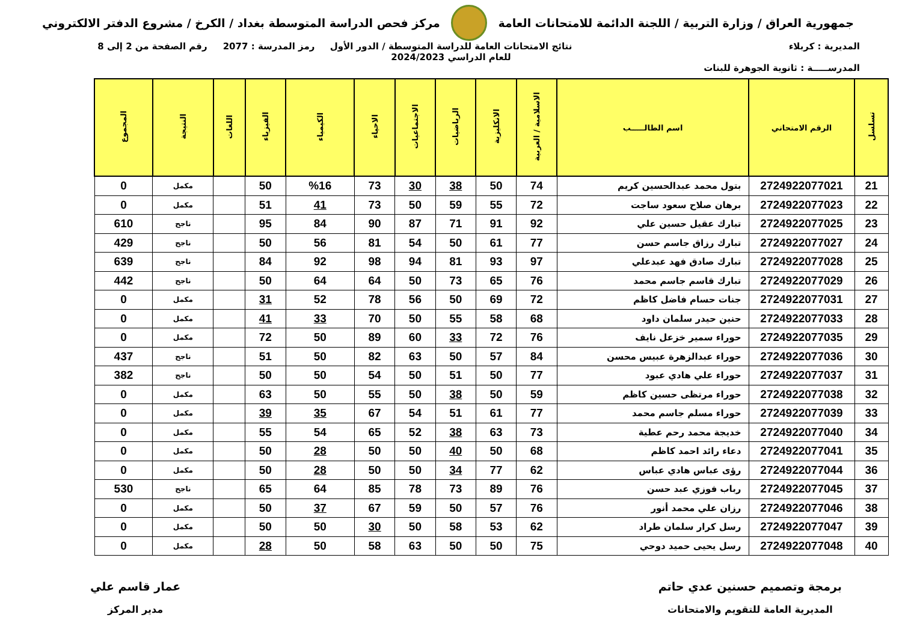جمهورية العراق / وزارة التربية / اللجنة الدائمة للامتحانات العامة
مركز فحص الدراسة المتوسطة بغداد / الكرخ / مشروع الدفتر الالكتروني
المديرية : كربلاء
المدرســـــة : ثانوية الجوهرة للبنات
نتائج الامتحانات العامة للدراسة المتوسطة / الدور الأول
للعام الدراسي 2024/2023
رمز المدرسة : 2077 رقم الصفحة من 2 إلى 8
| تسلسل | الرقم الامتحاني | اسم الطالـــــب | الاسلامية / العربية | الانكليزية | الرياضيات | الاجتماعيات | الاحياء | الكيمياء | الفيزياء | اللغات | النتيجة | المجموع |
| --- | --- | --- | --- | --- | --- | --- | --- | --- | --- | --- | --- | --- |
| 21 | 2724922077021 | بتول محمد عبدالحسين كريم | 74 | 50 | 38 | 30 | 73 | %16 | 50 | | مكمل | 0 |
| 22 | 2724922077023 | برهان صلاح سعود ساجت | 72 | 55 | 59 | 50 | 73 | 41 | 51 | | مكمل | 0 |
| 23 | 2724922077025 | تبارك عقيل حسين علي | 92 | 91 | 71 | 87 | 90 | 84 | 95 | | ناجح | 610 |
| 24 | 2724922077027 | تبارك رزاق جاسم حسن | 77 | 61 | 50 | 54 | 81 | 56 | 50 | | ناجح | 429 |
| 25 | 2724922077028 | تبارك صادق فهد عبدعلي | 97 | 93 | 81 | 94 | 98 | 92 | 84 | | ناجح | 639 |
| 26 | 2724922077029 | تبارك قاسم جاسم محمد | 76 | 65 | 73 | 50 | 64 | 64 | 50 | | ناجح | 442 |
| 27 | 2724922077031 | جنات حسام فاضل كاظم | 72 | 69 | 50 | 56 | 78 | 52 | 31 | | مكمل | 0 |
| 28 | 2724922077033 | حنين حيدر سلمان داود | 68 | 58 | 55 | 50 | 70 | 33 | 41 | | مكمل | 0 |
| 29 | 2724922077035 | حوراء سمير خزعل نايف | 76 | 72 | 33 | 60 | 89 | 50 | 72 | | مكمل | 0 |
| 30 | 2724922077036 | حوراء عبدالزهرة عبيس محسن | 84 | 57 | 50 | 63 | 82 | 50 | 51 | | ناجح | 437 |
| 31 | 2724922077037 | حوراء علي هادي عبود | 77 | 50 | 51 | 50 | 54 | 50 | 50 | | ناجح | 382 |
| 32 | 2724922077038 | حوراء مرتظى حسين كاظم | 59 | 50 | 38 | 50 | 55 | 50 | 63 | | مكمل | 0 |
| 33 | 2724922077039 | حوراء مسلم جاسم محمد | 77 | 61 | 51 | 54 | 67 | 35 | 39 | | مكمل | 0 |
| 34 | 2724922077040 | خديجة محمد رحم عطية | 73 | 63 | 38 | 52 | 65 | 54 | 55 | | مكمل | 0 |
| 35 | 2724922077041 | دعاء رائد احمد كاظم | 68 | 50 | 40 | 50 | 50 | 28 | 50 | | مكمل | 0 |
| 36 | 2724922077044 | رؤى عباس هادي عباس | 62 | 77 | 34 | 50 | 50 | 28 | 50 | | مكمل | 0 |
| 37 | 2724922077045 | رباب فوزي عبد حسن | 76 | 89 | 73 | 78 | 85 | 64 | 65 | | ناجح | 530 |
| 38 | 2724922077046 | رزان علي محمد أنور | 76 | 57 | 50 | 59 | 67 | 37 | 50 | | مكمل | 0 |
| 39 | 2724922077047 | رسل كرار سلمان طراد | 62 | 53 | 58 | 50 | 30 | 50 | 50 | | مكمل | 0 |
| 40 | 2724922077048 | رسل يحيى حميد دوحي | 75 | 50 | 50 | 63 | 58 | 50 | 28 | | مكمل | 0 |
برمجة وتصميم حسنين عدي حاتم
المديرية العامة للتقويم والامتحانات
عمار قاسم علي
مدير المركز